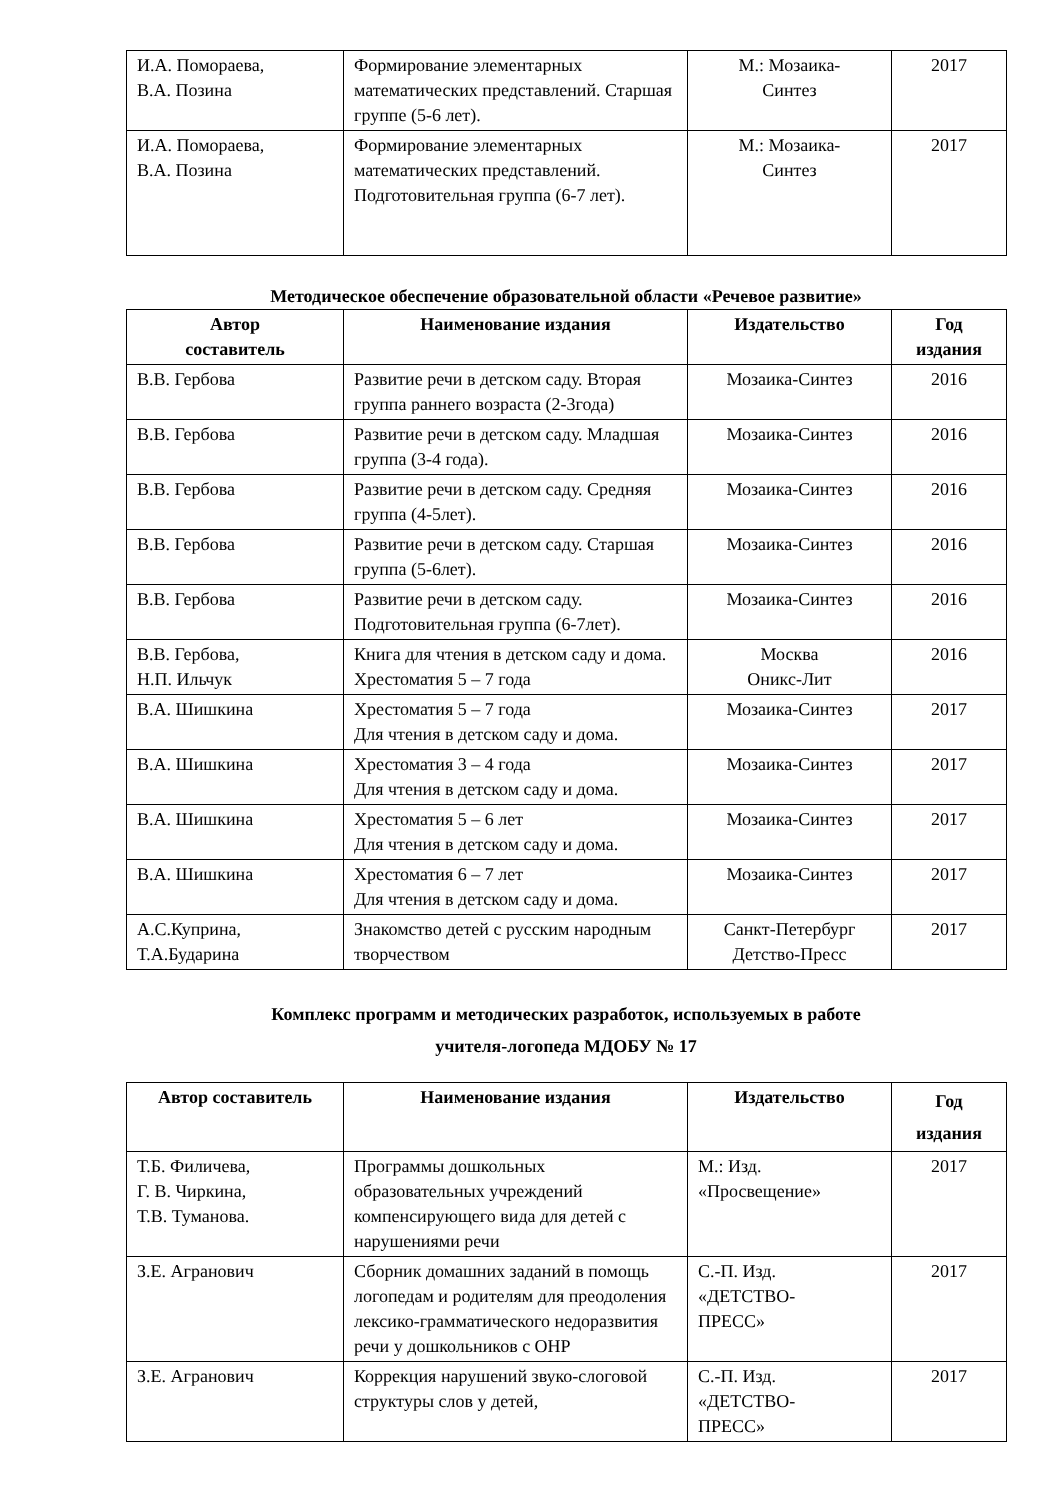| И.А. Помораева, В.А. Позина | Формирование элементарных математических представлений. Старшая группе (5-6 лет). | М.: Мозаика- Синтез | 2017 |
| И.А. Помораева, В.А. Позина | Формирование элементарных математических представлений. Подготовительная группа (6-7 лет). | М.: Мозаика- Синтез | 2017 |
Методическое обеспечение образовательной области «Речевое развитие»
| Автор составитель | Наименование издания | Издательство | Год издания |
| --- | --- | --- | --- |
| В.В. Гербова | Развитие речи в детском саду. Вторая группа раннего возраста (2-3года) | Мозаика-Синтез | 2016 |
| В.В. Гербова | Развитие речи в детском саду. Младшая группа (3-4 года). | Мозаика-Синтез | 2016 |
| В.В. Гербова | Развитие речи в детском саду. Средняя группа (4-5лет). | Мозаика-Синтез | 2016 |
| В.В. Гербова | Развитие речи в детском саду. Старшая группа (5-6лет). | Мозаика-Синтез | 2016 |
| В.В. Гербова | Развитие речи в детском саду. Подготовительная группа (6-7лет). | Мозаика-Синтез | 2016 |
| В.В. Гербова, Н.П. Ильчук | Книга для чтения в детском саду и дома. Хрестоматия 5 – 7 года | Москва Оникс-Лит | 2016 |
| В.А. Шишкина | Хрестоматия 5 – 7 года Для чтения в детском саду и дома. | Мозаика-Синтез | 2017 |
| В.А. Шишкина | Хрестоматия 3 – 4 года Для чтения в детском саду и дома. | Мозаика-Синтез | 2017 |
| В.А. Шишкина | Хрестоматия 5 – 6 лет Для чтения в детском саду и дома. | Мозаика-Синтез | 2017 |
| В.А. Шишкина | Хрестоматия 6 – 7 лет Для чтения в детском саду и дома. | Мозаика-Синтез | 2017 |
| А.С.Куприна, Т.А.Бударина | Знакомство детей с русским народным творчеством | Санкт-Петербург Детство-Пресс | 2017 |
Комплекс программ и методических разработок, используемых в работе
учителя-логопеда МДОБУ № 17
| Автор составитель | Наименование издания | Издательство | Год издания |
| --- | --- | --- | --- |
| Т.Б. Филичева, Г. В. Чиркина, Т.В. Туманова. | Программы дошкольных образовательных учреждений компенсирующего вида для детей с нарушениями речи | М.: Изд. «Просвещение» | 2017 |
| З.Е. Агранович | Сборник домашних заданий в помощь логопедам и родителям для преодоления лексико-грамматического недоразвития речи у дошкольников с ОНР | С.-П. Изд. «ДЕТСТВО- ПРЕСС» | 2017 |
| З.Е. Агранович | Коррекция нарушений звуко-слоговой структуры слов у детей, | С.-П. Изд. «ДЕТСТВО- ПРЕСС» | 2017 |